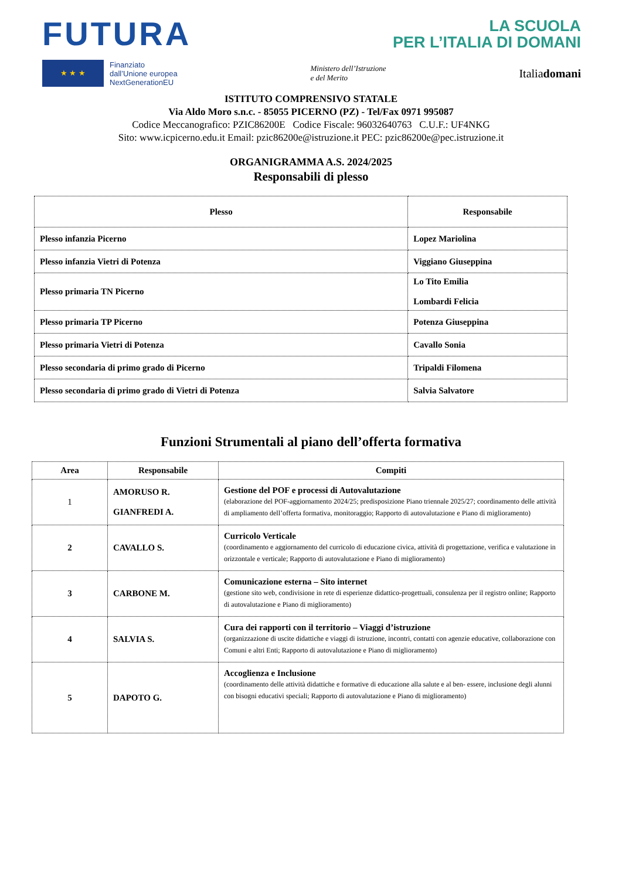FUTURA
LA SCUOLA
PER L’ITALIA DI DOMANI
★ ★ ★
Finanziato
dall’Unione europea
NextGenerationEU
Ministero dell’Istruzione
e del Merito
Italiadomani
ISTITUTO COMPRENSIVO STATALE
Via Aldo Moro s.n.c. - 85055 PICERNO (PZ) - Tel/Fax 0971 995087
Codice Meccanografico: PZIC86200E Codice Fiscale: 96032640763 C.U.F.: UF4NKG
Sito: www.icpicerno.edu.it Email: pzic86200e@istruzione.it PEC: pzic86200e@pec.istruzione.it
ORGANIGRAMMA A.S. 2024/2025
Responsabili di plesso
| Plesso | Responsabile |
| --- | --- |
| Plesso infanzia Picerno | Lopez Mariolina |
| Plesso infanzia Vietri di Potenza | Viggiano Giuseppina |
| Plesso primaria TN Picerno | Lo Tito Emilia Lombardi Felicia |
| Plesso primaria TP Picerno | Potenza Giuseppina |
| Plesso primaria Vietri di Potenza | Cavallo Sonia |
| Plesso secondaria di primo grado di Picerno | Tripaldi Filomena |
| Plesso secondaria di primo grado di Vietri di Potenza | Salvia Salvatore |
Funzioni Strumentali al piano dell’offerta formativa
| Area | Responsabile | Compiti |
| --- | --- | --- |
| 1 | AMORUSO R. GIANFREDI A. | Gestione del POF e processi di Autovalutazione (elaborazione del POF-aggiornamento 2024/25; predisposizione Piano triennale 2025/27; coordinamento delle attività di ampliamento dell’offerta formativa, monitoraggio; Rapporto di autovalutazione e Piano di miglioramento) |
| 2 | CAVALLO S. | Curricolo Verticale (coordinamento e aggiornamento del curricolo di educazione civica, attività di progettazione, verifica e valutazione in orizzontale e verticale; Rapporto di autovalutazione e Piano di miglioramento) |
| 3 | CARBONE M. | Comunicazione esterna – Sito internet (gestione sito web, condivisione in rete di esperienze didattico-progettuali, consulenza per il registro online; Rapporto di autovalutazione e Piano di miglioramento) |
| 4 | SALVIA S. | Cura dei rapporti con il territorio – Viaggi d’istruzione (organizzazione di uscite didattiche e viaggi di istruzione, incontri, contatti con agenzie educative, collaborazione con Comuni e altri Enti; Rapporto di autovalutazione e Piano di miglioramento) |
| 5 | DAPOTO G. | Accoglienza e Inclusione (coordinamento delle attività didattiche e formative di educazione alla salute e al ben- essere, inclusione degli alunni con bisogni educativi speciali; Rapporto di autovalutazione e Piano di miglioramento) |